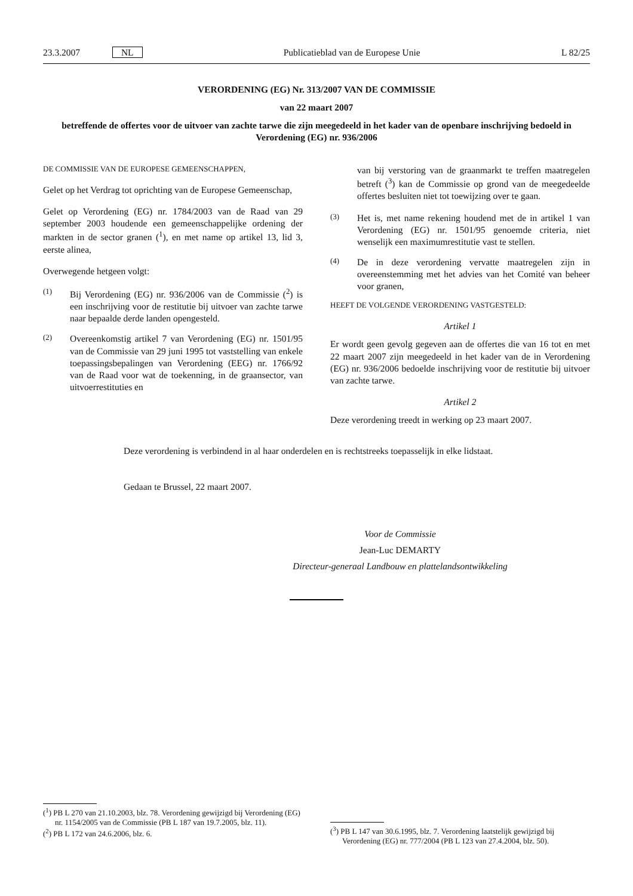23.3.2007 NL Publicatieblad van de Europese Unie L 82/25
VERORDENING (EG) Nr. 313/2007 VAN DE COMMISSIE
van 22 maart 2007
betreffende de offertes voor de uitvoer van zachte tarwe die zijn meegedeeld in het kader van de openbare inschrijving bedoeld in Verordening (EG) nr. 936/2006
DE COMMISSIE VAN DE EUROPESE GEMEENSCHAPPEN,
Gelet op het Verdrag tot oprichting van de Europese Gemeenschap,
Gelet op Verordening (EG) nr. 1784/2003 van de Raad van 29 september 2003 houdende een gemeenschappelijke ordening der markten in de sector granen (<sup>1</sup>), en met name op artikel 13, lid 3, eerste alinea,
Overwegende hetgeen volgt:
(1) Bij Verordening (EG) nr. 936/2006 van de Commissie (<sup>2</sup>) is een inschrijving voor de restitutie bij uitvoer van zachte tarwe naar bepaalde derde landen opengesteld.
(2) Overeenkomstig artikel 7 van Verordening (EG) nr. 1501/95 van de Commissie van 29 juni 1995 tot vaststelling van enkele toepassingsbepalingen van Verordening (EEG) nr. 1766/92 van de Raad voor wat de toekenning, in de graansector, van uitvoerrestituties en
van bij verstoring van de graanmarkt te treffen maatregelen betreft (<sup>3</sup>) kan de Commissie op grond van de meegedeelde offertes besluiten niet tot toewijzing over te gaan.
(3) Het is, met name rekening houdend met de in artikel 1 van Verordening (EG) nr. 1501/95 genoemde criteria, niet wenselijk een maximumrestitutie vast te stellen.
(4) De in deze verordening vervatte maatregelen zijn in overeenstemming met het advies van het Comité van beheer voor granen,
HEEFT DE VOLGENDE VERORDENING VASTGESTELD:
Artikel 1
Er wordt geen gevolg gegeven aan de offertes die van 16 tot en met 22 maart 2007 zijn meegedeeld in het kader van de in Verordening (EG) nr. 936/2006 bedoelde inschrijving voor de restitutie bij uitvoer van zachte tarwe.
Artikel 2
Deze verordening treedt in werking op 23 maart 2007.
Deze verordening is verbindend in al haar onderdelen en is rechtstreeks toepasselijk in elke lidstaat.
Gedaan te Brussel, 22 maart 2007.
Voor de Commissie
Jean-Luc DEMARTY
Directeur-generaal Landbouw en plattelandsontwikkeling
(<sup>1</sup>) PB L 270 van 21.10.2003, blz. 78. Verordening gewijzigd bij Verordening (EG) nr. 1154/2005 van de Commissie (PB L 187 van 19.7.2005, blz. 11).
(<sup>2</sup>) PB L 172 van 24.6.2006, blz. 6.
(<sup>3</sup>) PB L 147 van 30.6.1995, blz. 7. Verordening laatstelijk gewijzigd bij Verordening (EG) nr. 777/2004 (PB L 123 van 27.4.2004, blz. 50).